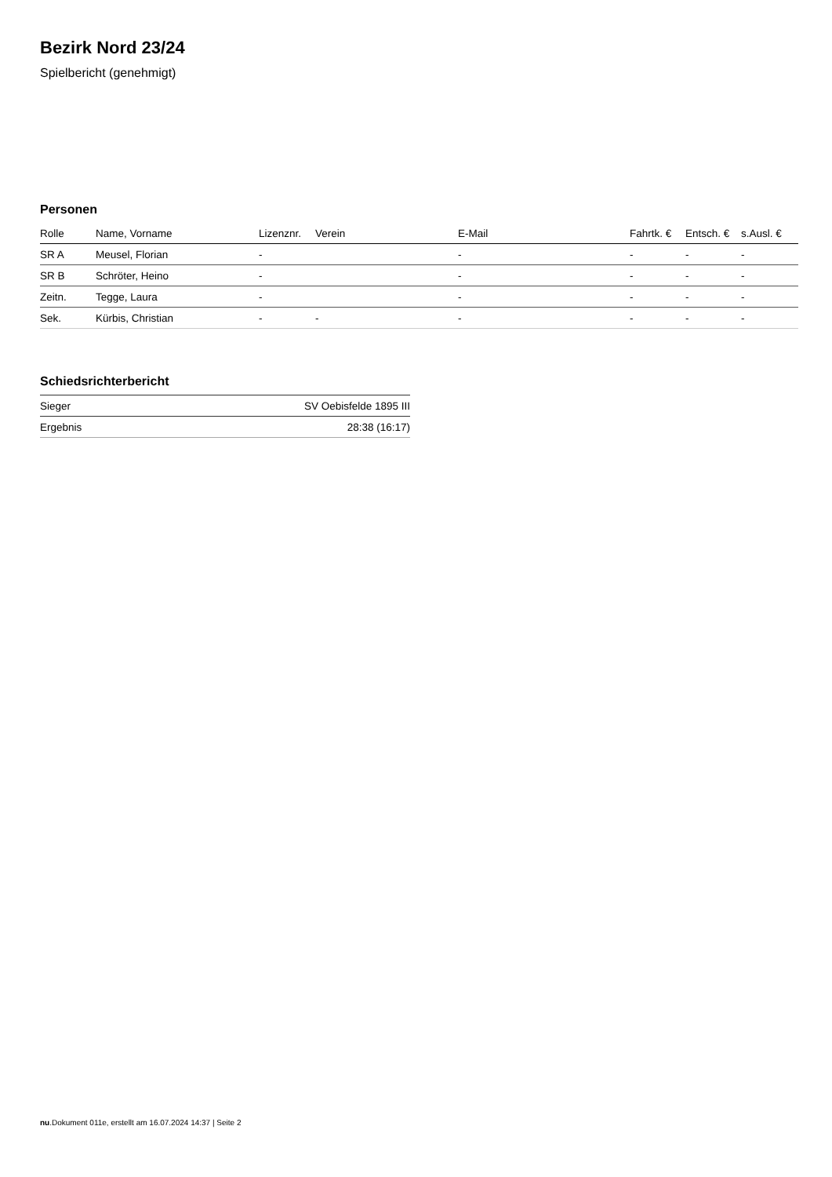Bezirk Nord 23/24
Spielbericht (genehmigt)
Personen
| Rolle | Name, Vorname | Lizenznr. | Verein | E-Mail | Fahrtk. € | Entsch. € | s.Ausl. € |
| --- | --- | --- | --- | --- | --- | --- | --- |
| SR A | Meusel, Florian | - | | - | - | - | - |
| SR B | Schröter, Heino | - | | - | - | - | - |
| Zeitn. | Tegge, Laura | - | | - | - | - | - |
| Sek. | Kürbis, Christian | - | - | - | - | - | - |
Schiedsrichterbericht
| Sieger | SV Oebisfelde 1895 III |
| Ergebnis | 28:38 (16:17) |
nu.Dokument 011e, erstellt am 16.07.2024 14:37 | Seite 2